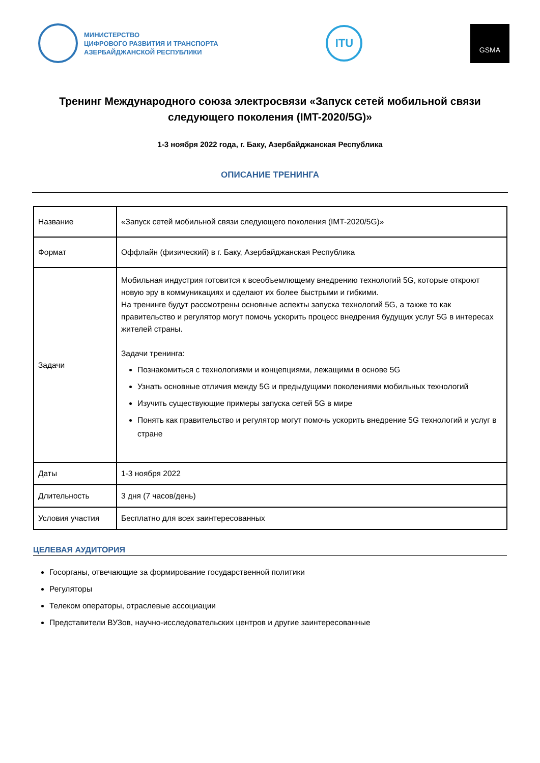МИНИСТЕРСТВО
ЦИФРОВОГО РАЗВИТИЯ И ТРАНСПОРТА
АЗЕРБАЙДЖАНСКОЙ РЕСПУБЛИКИ
ITU
GSMA
Тренинг Международного союза электросвязи «Запуск сетей мобильной связи следующего поколения (IMT-2020/5G)»
1-3 ноября 2022 года, г. Баку, Азербайджанская Республика
ОПИСАНИЕ ТРЕНИНГА
| Название | «Запуск сетей мобильной связи следующего поколения (IMT-2020/5G)» |
| Формат | Оффлайн (физический) в г. Баку, Азербайджанская Республика |
| Задачи | Мобильная индустрия готовится к всеобъемлющему внедрению технологий 5G, которые откроют новую эру в коммуникациях и сделают их более быстрыми и гибкими. На тренинге будут рассмотрены основные аспекты запуска технологий 5G, а также то как правительство и регулятор могут помочь ускорить процесс внедрения будущих услуг 5G в интересах жителей страны. Задачи тренинга: Познакомиться с технологиями и концепциями, лежащими в основе 5G Узнать основные отличия между 5G и предыдущими поколениями мобильных технологий Изучить существующие примеры запуска сетей 5G в мире Понять как правительство и регулятор могут помочь ускорить внедрение 5G технологий и услуг в стране |
| Даты | 1-3 ноября 2022 |
| Длительность | 3 дня (7 часов/день) |
| Условия участия | Бесплатно для всех заинтересованных |
ЦЕЛЕВАЯ АУДИТОРИЯ
Госорганы, отвечающие за формирование государственной политики
Регуляторы
Телеком операторы, отраслевые ассоциации
Представители ВУЗов, научно-исследовательских центров и другие заинтересованные